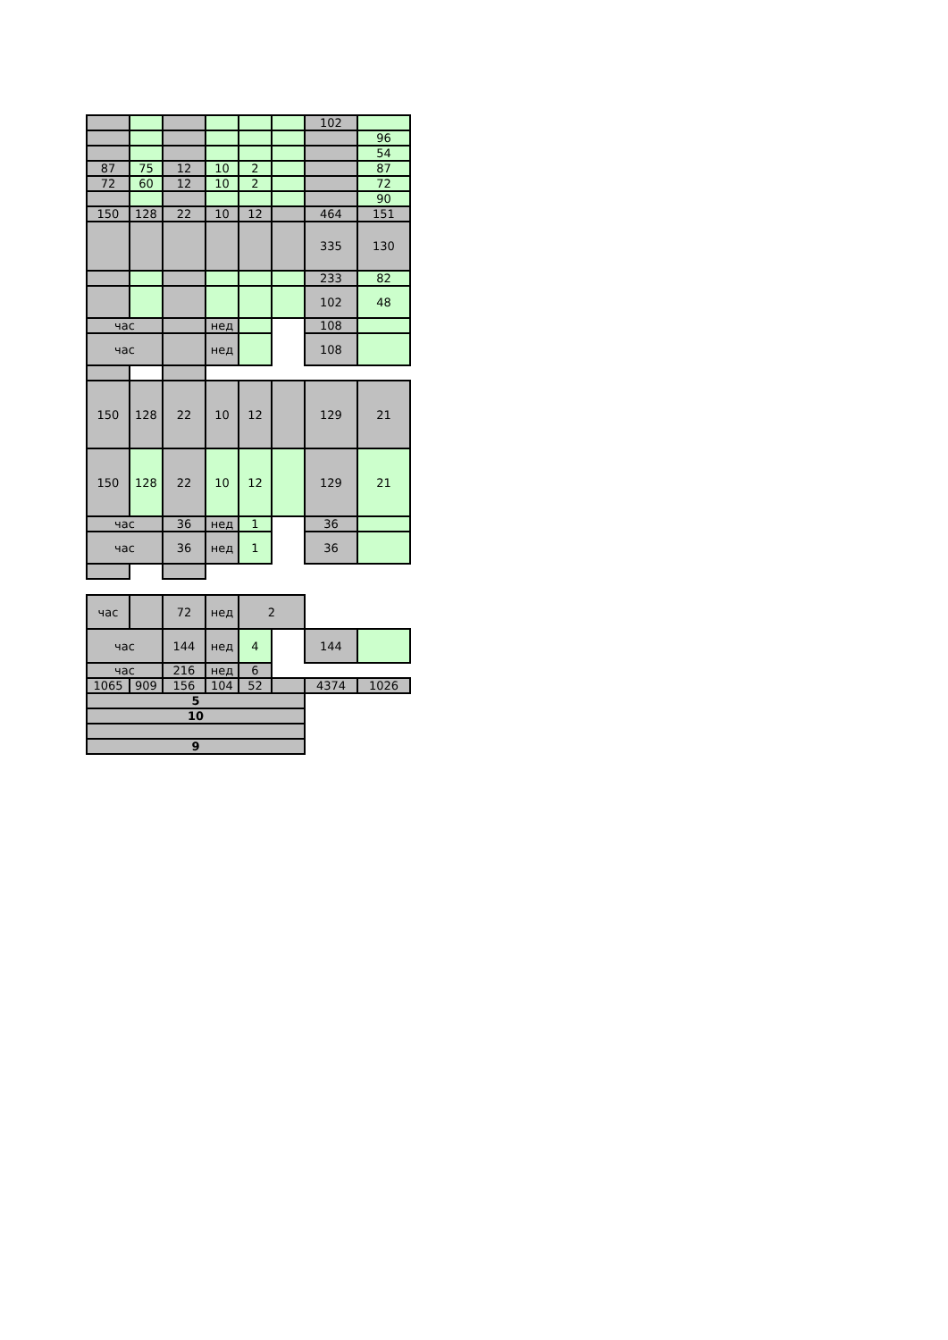| | | | | | | 102 | |
| | | | | | | | 96 |
| | | | | | | | 54 |
| 87 | 75 | 12 | 10 | 2 | | | 87 |
| 72 | 60 | 12 | 10 | 2 | | | 72 |
| | | | | | | | 90 |
| 150 | 128 | 22 | 10 | 12 | | 464 | 151 |
| | | | | | | 335 | 130 |
| | | | | | | 233 | 82 |
| | | | | | | 102 | 48 |
| час | | | нед | | | 108 | |
| час | | | нед | | | 108 | |
| 150 | 128 | 22 | 10 | 12 | | 129 | 21 |
| 150 | 128 | 22 | 10 | 12 | | 129 | 21 |
| час | | 36 | нед | 1 | | 36 | |
| час | | 36 | нед | 1 | | 36 | |
| час | | 72 | нед | 2 | | | |
| час | | 144 | нед | 4 | | 144 | |
| час | | 216 | нед | 6 | | | |
| 1065 | 909 | 156 | 104 | 52 | | 4374 | 1026 |
| 5 | | | | | | | |
| 10 | | | | | | | |
| 9 | | | | | | | |